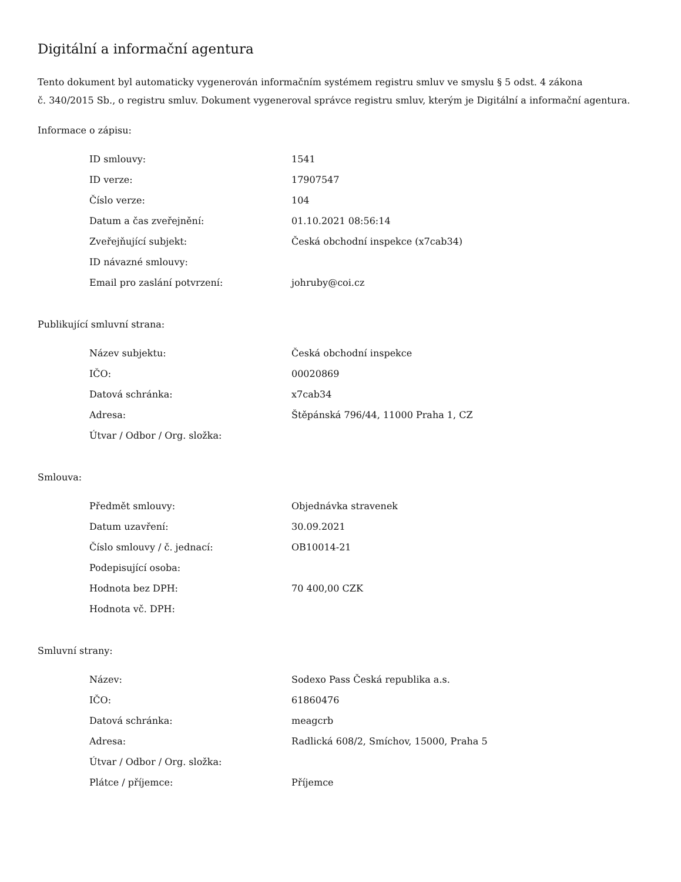Digitální a informační agentura
Tento dokument byl automaticky vygenerován informačním systémem registru smluv ve smyslu § 5 odst. 4 zákona
č. 340/2015 Sb., o registru smluv. Dokument vygeneroval správce registru smluv, kterým je Digitální a informační agentura.
Informace o zápisu:
| ID smlouvy: | 1541 |
| ID verze: | 17907547 |
| Číslo verze: | 104 |
| Datum a čas zveřejnění: | 01.10.2021 08:56:14 |
| Zveřejňující subjekt: | Česká obchodní inspekce (x7cab34) |
| ID návazné smlouvy: | |
| Email pro zaslání potvrzení: | johruby@coi.cz |
Publikující smluvní strana:
| Název subjektu: | Česká obchodní inspekce |
| IČO: | 00020869 |
| Datová schránka: | x7cab34 |
| Adresa: | Štěpánská 796/44, 11000 Praha 1, CZ |
| Útvar / Odbor / Org. složka: | |
Smlouva:
| Předmět smlouvy: | Objednávka stravenek |
| Datum uzavření: | 30.09.2021 |
| Číslo smlouvy / č. jednací: | OB10014-21 |
| Podepisující osoba: | |
| Hodnota bez DPH: | 70 400,00 CZK |
| Hodnota vč. DPH: | |
Smluvní strany:
| Název: | Sodexo Pass Česká republika a.s. |
| IČO: | 61860476 |
| Datová schránka: | meagcrb |
| Adresa: | Radlická 608/2, Smíchov, 15000, Praha 5 |
| Útvar / Odbor / Org. složka: | |
| Plátce / příjemce: | Příjemce |